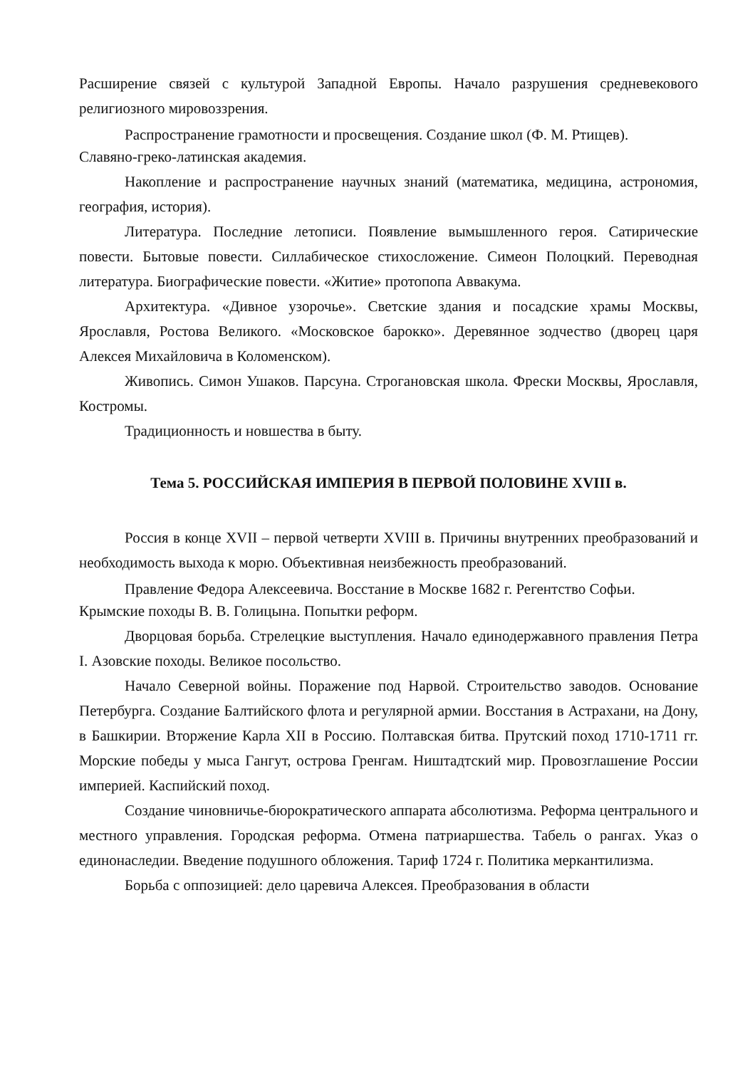Расширение связей с культурой Западной Европы. Начало разрушения средневекового религиозного мировоззрения.
Распространение грамотности и просвещения. Создание школ (Ф. М. Ртищев).
Славяно-греко-латинская академия.
Накопление и распространение научных знаний (математика, медицина, астрономия, география, история).
Литература. Последние летописи. Появление вымышленного героя. Сатирические повести. Бытовые повести. Силлабическое стихосложение. Симеон Полоцкий. Переводная литература. Биографические повести. «Житие» протопопа Аввакума.
Архитектура. «Дивное узорочье». Светские здания и посадские храмы Москвы, Ярославля, Ростова Великого. «Московское барокко». Деревянное зодчество (дворец царя Алексея Михайловича в Коломенском).
Живопись. Симон Ушаков. Парсуна. Строгановская школа. Фрески Москвы, Ярославля, Костромы.
Традиционность и новшества в быту.
Тема 5. РОССИЙСКАЯ ИМПЕРИЯ В ПЕРВОЙ ПОЛОВИНЕ XVIII в.
Россия в конце XVII – первой четверти XVIII в. Причины внутренних преобразований и необходимость выхода к морю. Объективная неизбежность преобразований.
Правление Федора Алексеевича. Восстание в Москве 1682 г. Регентство Софьи.
Крымские походы В. В. Голицына. Попытки реформ.
Дворцовая борьба. Стрелецкие выступления. Начало единодержавного правления Петра I. Азовские походы. Великое посольство.
Начало Северной войны. Поражение под Нарвой. Строительство заводов. Основание Петербурга. Создание Балтийского флота и регулярной армии. Восстания в Астрахани, на Дону, в Башкирии. Вторжение Карла XII в Россию. Полтавская битва. Прутский поход 1710-1711 гг. Морские победы у мыса Гангут, острова Гренгам. Ништадтский мир. Провозглашение России империей. Каспийский поход.
Создание чиновничье-бюрократического аппарата абсолютизма. Реформа центрального и местного управления. Городская реформа. Отмена патриаршества. Табель о рангах. Указ о единонаследии. Введение подушного обложения. Тариф 1724 г. Политика меркантилизма.
Борьба с оппозицией: дело царевича Алексея. Преобразования в области